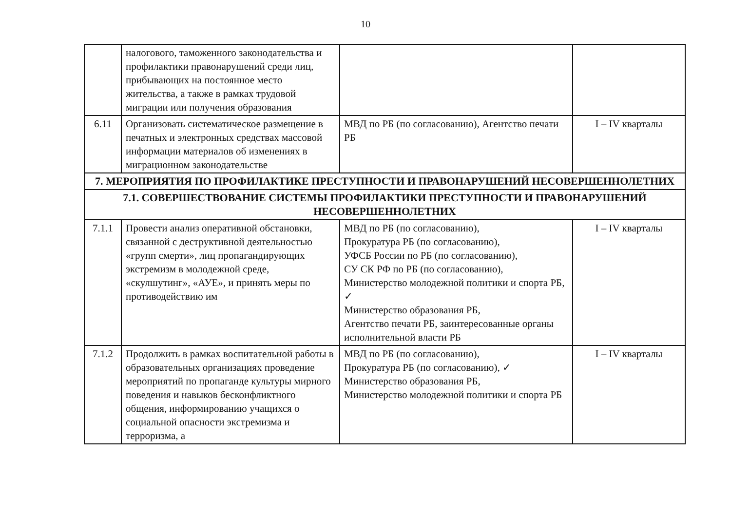10
| | налогового, таможенного законодательства и профилактики правонарушений среди лиц, прибывающих на постоянное место жительства, а также в рамках трудовой миграции или получения образования | | |
| 6.11 | Организовать систематическое размещение в печатных и электронных средствах массовой информации материалов об изменениях в миграционном законодательстве | МВД по РБ (по согласованию), Агентство печати РБ | I – IV кварталы |
| 7. МЕРОПРИЯТИЯ ПО ПРОФИЛАКТИКЕ ПРЕСТУПНОСТИ И ПРАВОНАРУШЕНИЙ НЕСОВЕРШЕННОЛЕТНИХ | | | |
| 7.1. СОВЕРШЕСТВОВАНИЕ СИСТЕМЫ ПРОФИЛАКТИКИ ПРЕСТУПНОСТИ И ПРАВОНАРУШЕНИЙ НЕСОВЕРШЕННОЛЕТНИХ | | | |
| 7.1.1 | Провести анализ оперативной обстановки, связанной с деструктивной деятельностью «групп смерти», лиц пропагандирующих экстремизм в молодежной среде, «скулшутинг», «АУЕ», и принять меры по противодействию им | МВД по РБ (по согласованию), Прокуратура РБ (по согласованию), УФСБ России по РБ (по согласованию), СУ СК РФ по РБ (по согласованию), Министерство молодежной политики и спорта РБ, ✓ Министерство образования РБ, Агентство печати РБ, заинтересованные органы исполнительной власти РБ | I – IV кварталы |
| 7.1.2 | Продолжить в рамках воспитательной работы в образовательных организациях проведение мероприятий по пропаганде культуры мирного поведения и навыков бесконфликтного общения, информированию учащихся о социальной опасности экстремизма и терроризма, а | МВД по РБ (по согласованию), Прокуратура РБ (по согласованию), ✓ Министерство образования РБ, Министерство молодежной политики и спорта РБ | I – IV кварталы |